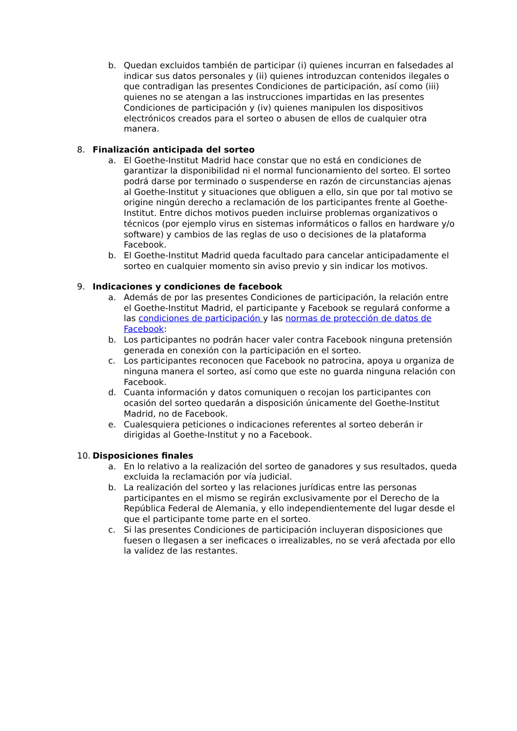b. Quedan excluidos también de participar (i) quienes incurran en falsedades al indicar sus datos personales y (ii) quienes introduzcan contenidos ilegales o que contradigan las presentes Condiciones de participación, así como (iii) quienes no se atengan a las instrucciones impartidas en las presentes Condiciones de participación y (iv) quienes manipulen los dispositivos electrónicos creados para el sorteo o abusen de ellos de cualquier otra manera.
8. Finalización anticipada del sorteo
a. El Goethe-Institut Madrid hace constar que no está en condiciones de garantizar la disponibilidad ni el normal funcionamiento del sorteo. El sorteo podrá darse por terminado o suspenderse en razón de circunstancias ajenas al Goethe-Institut y situaciones que obliguen a ello, sin que por tal motivo se origine ningún derecho a reclamación de los participantes frente al Goethe-Institut. Entre dichos motivos pueden incluirse problemas organizativos o técnicos (por ejemplo virus en sistemas informáticos o fallos en hardware y/o software) y cambios de las reglas de uso o decisiones de la plataforma Facebook.
b. El Goethe-Institut Madrid queda facultado para cancelar anticipadamente el sorteo en cualquier momento sin aviso previo y sin indicar los motivos.
9. Indicaciones y condiciones de facebook
a. Además de por las presentes Condiciones de participación, la relación entre el Goethe-Institut Madrid, el participante y Facebook se regulará conforme a las condiciones de participación y las normas de protección de datos de Facebook:
b. Los participantes no podrán hacer valer contra Facebook ninguna pretensión generada en conexión con la participación en el sorteo.
c. Los participantes reconocen que Facebook no patrocina, apoya u organiza de ninguna manera el sorteo, así como que este no guarda ninguna relación con Facebook.
d. Cuanta información y datos comuniquen o recojan los participantes con ocasión del sorteo quedarán a disposición únicamente del Goethe-Institut Madrid, no de Facebook.
e. Cualesquiera peticiones o indicaciones referentes al sorteo deberán ir dirigidas al Goethe-Institut y no a Facebook.
10. Disposiciones finales
a. En lo relativo a la realización del sorteo de ganadores y sus resultados, queda excluida la reclamación por vía judicial.
b. La realización del sorteo y las relaciones jurídicas entre las personas participantes en el mismo se regirán exclusivamente por el Derecho de la República Federal de Alemania, y ello independientemente del lugar desde el que el participante tome parte en el sorteo.
c. Si las presentes Condiciones de participación incluyeran disposiciones que fuesen o llegasen a ser ineficaces o irrealizables, no se verá afectada por ello la validez de las restantes.